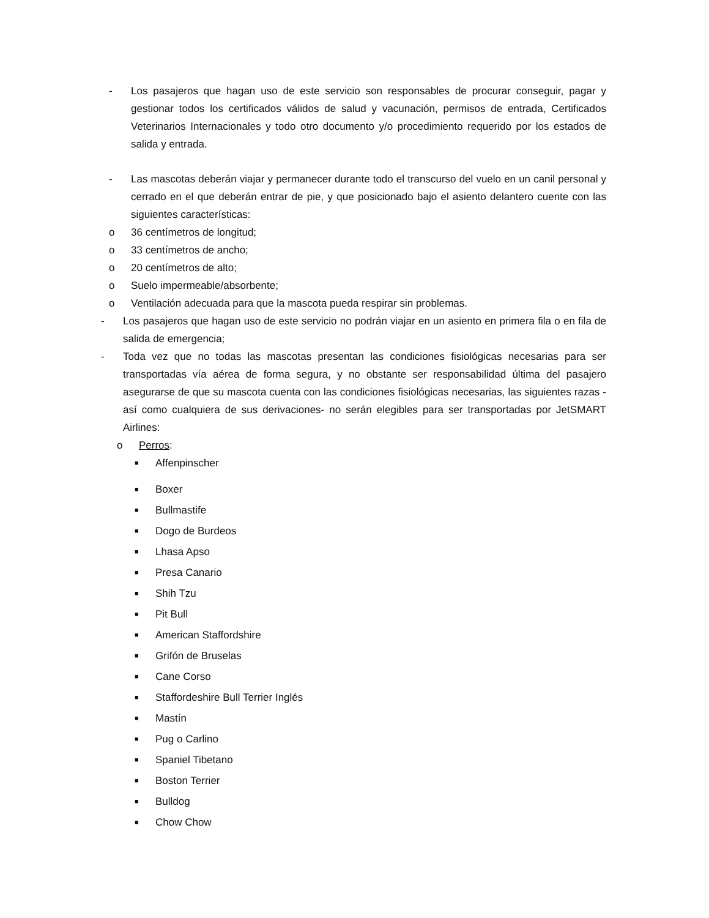- Los pasajeros que hagan uso de este servicio son responsables de procurar conseguir, pagar y gestionar todos los certificados válidos de salud y vacunación, permisos de entrada, Certificados Veterinarios Internacionales y todo otro documento y/o procedimiento requerido por los estados de salida y entrada.
- Las mascotas deberán viajar y permanecer durante todo el transcurso del vuelo en un canil personal y cerrado en el que deberán entrar de pie, y que posicionado bajo el asiento delantero cuente con las siguientes características:
o 36 centímetros de longitud;
o 33 centímetros de ancho;
o 20 centímetros de alto;
o Suelo impermeable/absorbente;
o Ventilación adecuada para que la mascota pueda respirar sin problemas.
- Los pasajeros que hagan uso de este servicio no podrán viajar en un asiento en primera fila o en fila de salida de emergencia;
- Toda vez que no todas las mascotas presentan las condiciones fisiológicas necesarias para ser transportadas vía aérea de forma segura, y no obstante ser responsabilidad última del pasajero asegurarse de que su mascota cuenta con las condiciones fisiológicas necesarias, las siguientes razas -así como cualquiera de sus derivaciones- no serán elegibles para ser transportadas por JetSMART Airlines:
o Perros:
■ Affenpinscher
■ Boxer
■ Bullmastife
■ Dogo de Burdeos
■ Lhasa Apso
■ Presa Canario
■ Shih Tzu
■ Pit Bull
■ American Staffordshire
■ Grifón de Bruselas
■ Cane Corso
■ Staffordeshire Bull Terrier Inglés
■ Mastín
■ Pug o Carlino
■ Spaniel Tibetano
■ Boston Terrier
■ Bulldog
■ Chow Chow